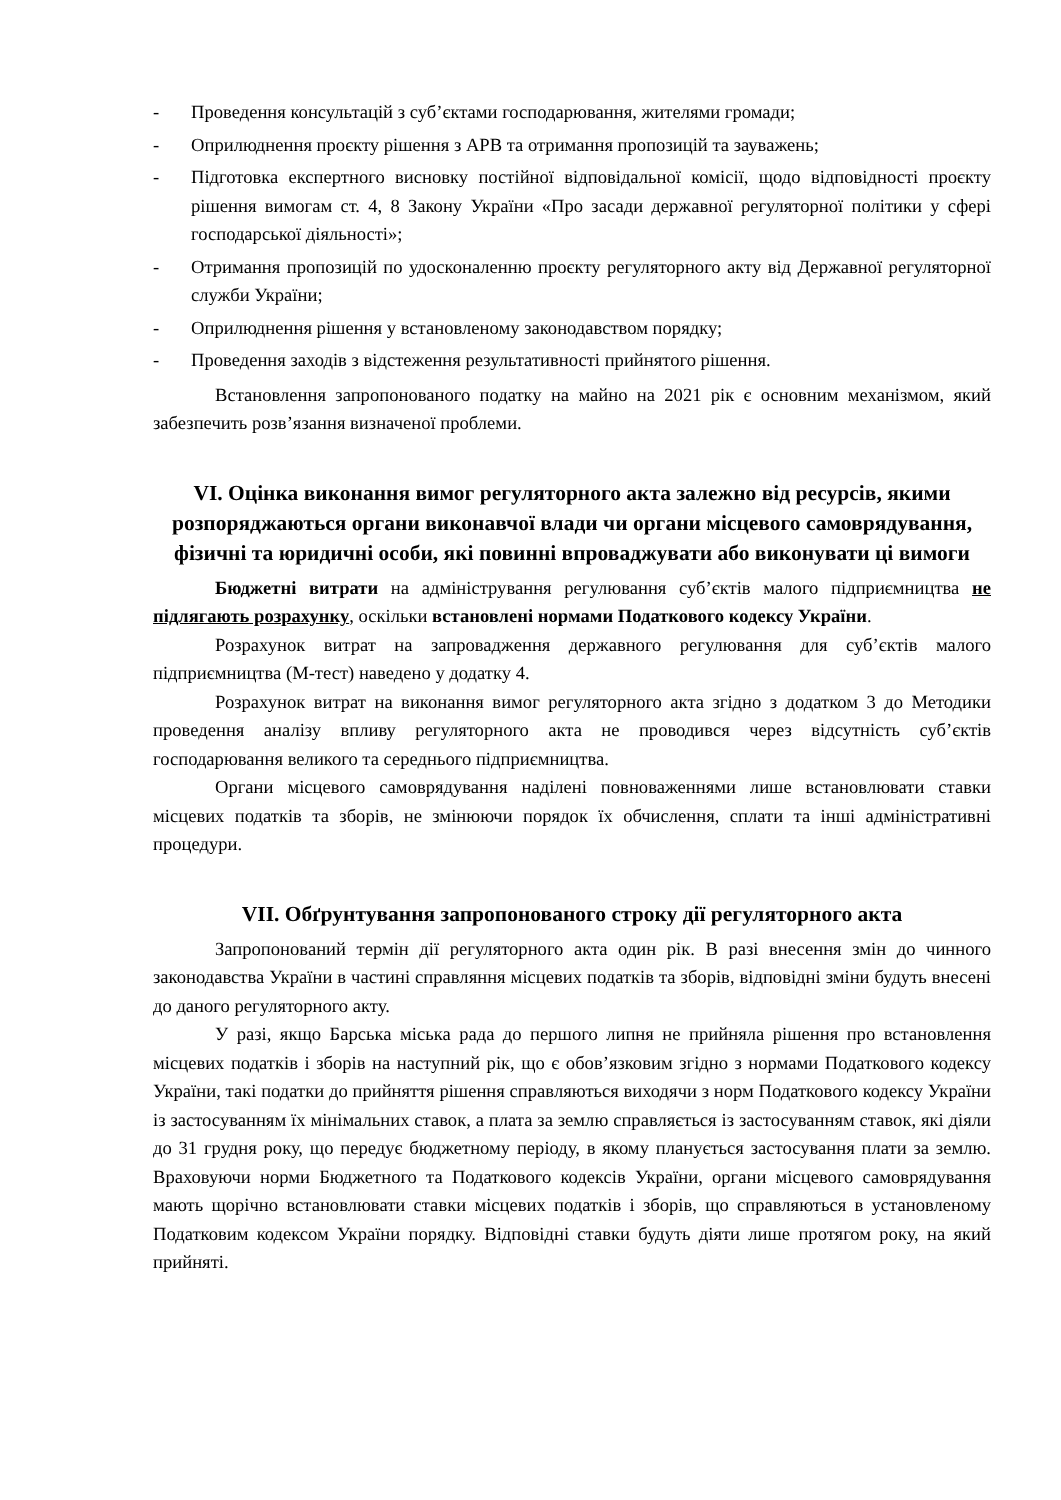- Проведення консультацій з суб’єктами господарювання, жителями громади;
- Оприлюднення проєкту рішення з АРВ та отримання пропозицій та зауважень;
- Підготовка експертного висновку постійної відповідальної комісії, щодо відповідності проєкту рішення вимогам ст. 4, 8 Закону України «Про засади державної регуляторної політики у сфері господарської діяльності»;
- Отримання пропозицій по удосконаленню проєкту регуляторного акту від Державної регуляторної служби України;
- Оприлюднення рішення у встановленому законодавством порядку;
- Проведення заходів з відстеження результативності прийнятого рішення.
Встановлення запропонованого податку на майно на 2021 рік є основним механізмом, який забезпечить розв’язання визначеної проблеми.
VI. Оцінка виконання вимог регуляторного акта залежно від ресурсів, якими розпоряджаються органи виконавчої влади чи органи місцевого самоврядування, фізичні та юридичні особи, які повинні впроваджувати або виконувати ці вимоги
Бюджетні витрати на адміністрування регулювання суб’єктів малого підприємництва не підлягають розрахунку, оскільки встановлені нормами Податкового кодексу України.
Розрахунок витрат на запровадження державного регулювання для суб’єктів малого підприємництва (М-тест) наведено у додатку 4.
Розрахунок витрат на виконання вимог регуляторного акта згідно з додатком 3 до Методики проведення аналізу впливу регуляторного акта не проводився через відсутність суб’єктів господарювання великого та середнього підприємництва.
Органи місцевого самоврядування наділені повноваженнями лише встановлювати ставки місцевих податків та зборів, не змінюючи порядок їх обчислення, сплати та інші адміністративні процедури.
VII. Обґрунтування запропонованого строку дії регуляторного акта
Запропонований термін дії регуляторного акта один рік. В разі внесення змін до чинного законодавства України в частині справляння місцевих податків та зборів, відповідні зміни будуть внесені до даного регуляторного акту.
У разі, якщо Барська міська рада до першого липня не прийняла рішення про встановлення місцевих податків і зборів на наступний рік, що є обов’язковим згідно з нормами Податкового кодексу України, такі податки до прийняття рішення справляються виходячи з норм Податкового кодексу України із застосуванням їх мінімальних ставок, а плата за землю справляється із застосуванням ставок, які діяли до 31 грудня року, що передує бюджетному періоду, в якому планується застосування плати за землю. Враховуючи норми Бюджетного та Податкового кодексів України, органи місцевого самоврядування мають щорічно встановлювати ставки місцевих податків і зборів, що справляються в установленому Податковим кодексом України порядку. Відповідні ставки будуть діяти лише протягом року, на який прийняті.